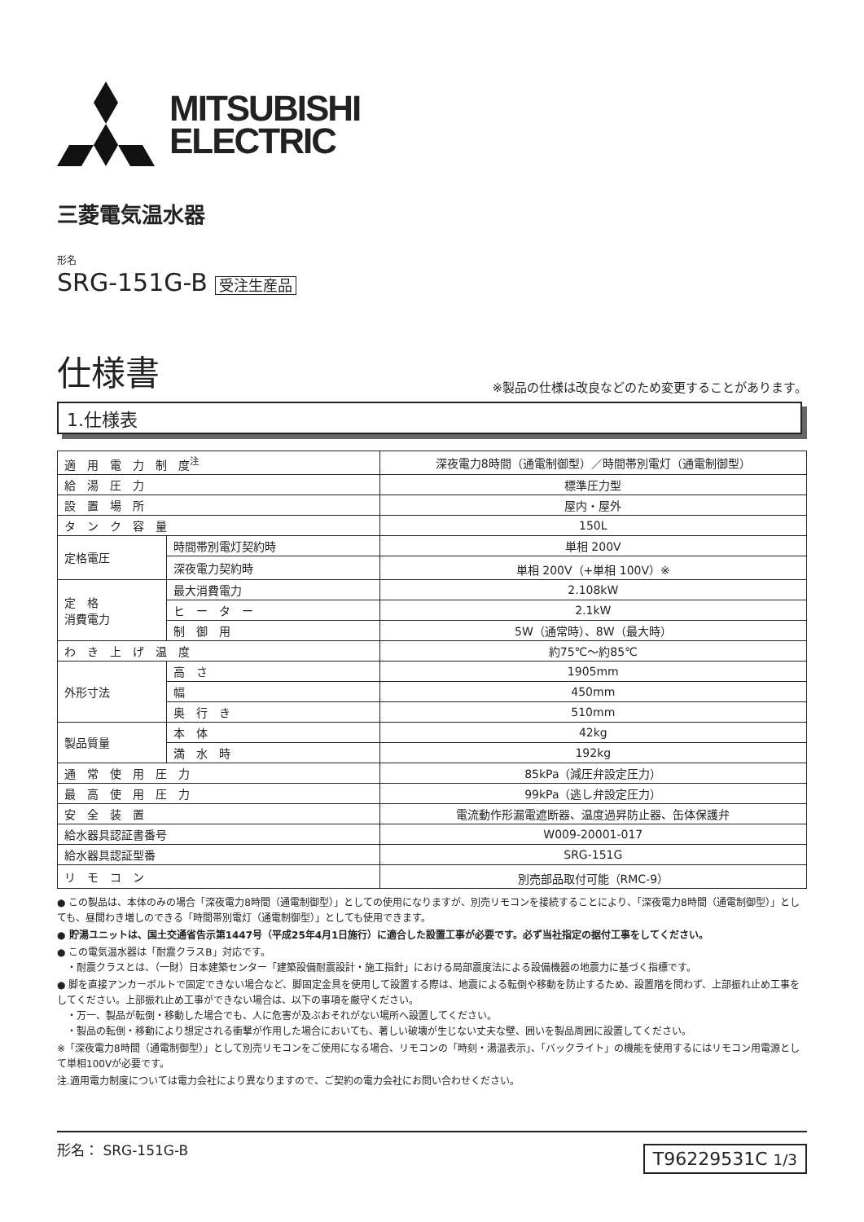MITSUBISHI
ELECTRIC
三菱電気温水器
形名
SRG-151G-B 受注生産品
仕様書
※製品の仕様は改良などのため変更することがあります。
1.仕様表
| 適 用 電 力 制 度<sup>注</sup> | | 深夜電力8時間（通電制御型）／時間帯別電灯（通電制御型） |
| 給 湯 圧 力 | | 標準圧力型 |
| 設 置 場 所 | | 屋内・屋外 |
| タ ン ク 容 量 | | 150L |
| 定格電圧 | 時間帯別電灯契約時 | 単相 200V |
| | 深夜電力契約時 | 単相 200V（+単相 100V）※ |
| 定 格 消費電力 | 最大消費電力 | 2.108kW |
| | ヒ ー タ ー | 2.1kW |
| | 制 御 用 | 5W（通常時）、8W（最大時） |
| わ き 上 げ 温 度 | | 約75℃～約85℃ |
| 外形寸法 | 高 さ | 1905mm |
| | 幅 | 450mm |
| | 奥 行 き | 510mm |
| 製品質量 | 本 体 | 42kg |
| | 満 水 時 | 192kg |
| 通 常 使 用 圧 力 | | 85kPa（減圧弁設定圧力） |
| 最 高 使 用 圧 力 | | 99kPa（逃し弁設定圧力） |
| 安 全 装 置 | | 電流動作形漏電遮断器、温度過昇防止器、缶体保護弁 |
| 給水器具認証書番号 | | W009-20001-017 |
| 給水器具認証型番 | | SRG-151G |
| リ モ コ ン | | 別売部品取付可能（RMC-9） |
● この製品は、本体のみの場合「深夜電力8時間（通電制御型）」としての使用になりますが、別売リモコンを接続することにより、「深夜電力8時間（通電制御型）」としても、昼間わき増しのできる「時間帯別電灯（通電制御型）」としても使用できます。
● 貯湯ユニットは、国土交通省告示第1447号（平成25年4月1日施行）に適合した設置工事が必要です。必ず当社指定の据付工事をしてください。
● この電気温水器は「耐震クラスB」対応です。
　・耐震クラスとは、（一財）日本建築センター「建築設備耐震設計・施工指針」における局部震度法による設備機器の地震力に基づく指標です。
● 脚を直接アンカーボルトで固定できない場合など、脚固定金具を使用して設置する際は、地震による転倒や移動を防止するため、設置階を問わず、上部振れ止め工事をしてください。上部振れ止め工事ができない場合は、以下の事項を厳守ください。
　・万一、製品が転倒・移動した場合でも、人に危害が及ぶおそれがない場所へ設置してください。
　・製品の転倒・移動により想定される衝撃が作用した場合においても、著しい破壊が生じない丈夫な壁、囲いを製品周囲に設置してください。
※「深夜電力8時間（通電制御型）」として別売リモコンをご使用になる場合、リモコンの「時刻・湯温表示」、「バックライト」の機能を使用するにはリモコン用電源として単相100Vが必要です。
注.適用電力制度については電力会社により異なりますので、ご契約の電力会社にお問い合わせください。
形名： SRG-151G-B
T96229531C 1/3